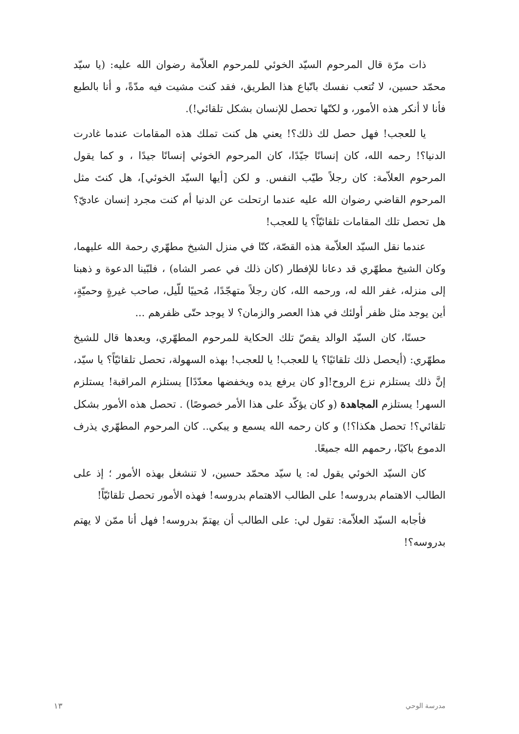ذات مرّة قال المرحوم السيّد الخوئي للمرحوم العلاّمة رضوان الله عليه: (يا سيّد محمّد حسين، لا تُتعب نفسك باتّباع هذا الطريق، فقد كنت مشيت فيه مدّةً، و أنا بالطبع فأنا لا أنكر هذه الأمور، و لكنّها تحصل للإنسان بشكل تلقائي!).
يا للعجب! فهل حصل لك ذلك؟! يعني هل كنت تملك هذه المقامات عندما غادرت الدنيا؟! رحمه الله، كان إنسانًا جيّدًا، كان المرحوم الخوئي إنسانًا جيدًا ، و كما يقول المرحوم العلاّمة: كان رجلاً طيّب النفس. و لكن [أيها السيّد الخوئي]، هل كنتَ مثل المرحوم القاضي رضوان الله عليه عندما ارتحلت عن الدنيا أم كنت مجرد إنسان عاديّ؟ هل تحصل تلك المقامات تلقائيّاً؟ يا للعجب!
عندما نقل السيّد العلاّمة هذه القصّة، كنّا في منزل الشيخ مطهّري رحمة الله عليهما، وكان الشيخ مطهّري قد دعانا للإفطار (كان ذلك في عصر الشاه) ، فلبّينا الدعوة و ذهبنا إلى منزله، غفر الله له، ورحمه الله، كان رجلاً متهجّدًا، مُحييًا للّيل، صاحب غيرةٍ وحميّةٍ، أين يوجد مثل ظفر أولئك في هذا العصر والزمان؟ لا يوجد حتّى ظفرهم ...
حسنًا، كان السيّد الوالد يقصّ تلك الحكاية للمرحوم المطهّري، وبعدها قال للشيخ مطهّري: (أيحصل ذلك تلقائيًا؟ يا للعجب! يا للعجب! بهذه السهولة، تحصل تلقائيّاً؟ يا سيّد، إنَّ ذلك يستلزم نزع الروح![و كان يرفع يده ويخفضها معدّدًا] يستلزم المراقبة! يستلزم السهر! يستلزم المجاهدة (و كان يؤكّد على هذا الأمر خصوصًا) . تحصل هذه الأمور بشكل تلقائي؟! تحصل هكذا؟!) و كان رحمه الله يسمع و يبكي.. كان المرحوم المطهّري يذرف الدموع باكيًا، رحمهم الله جميعًا.
كان السيّد الخوئي يقول له: يا سيّد محمّد حسين، لا تنشغل بهذه الأمور ؛ إذ على الطالب الاهتمام بدروسه! على الطالب الاهتمام بدروسه! فهذه الأمور تحصل تلقائيّاً!
فأجابه السيّد العلاّمة: تقول لي: على الطالب أن يهتمّ بدروسه! فهل أنا ممّن لا يهتم بدروسه؟!
١٣ مدرسة الوحي